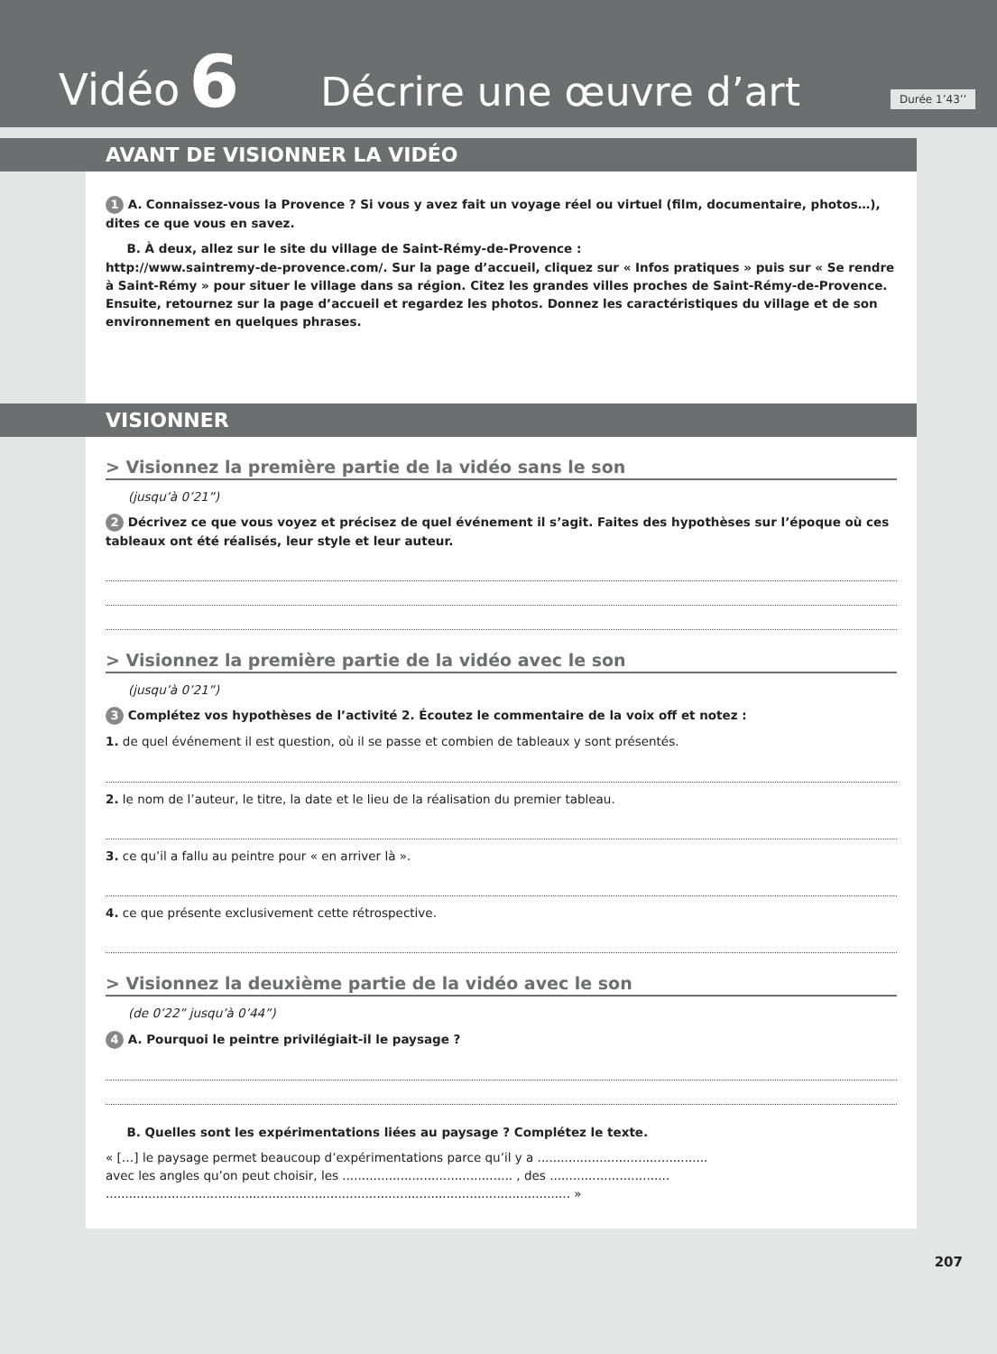Vidéo 6 Décrire une œuvre d’art Durée 1’43’’
AVANT DE VISIONNER LA VIDÉO
1 A. Connaissez-vous la Provence ? Si vous y avez fait un voyage réel ou virtuel (film, documentaire, photos…), dites ce que vous en savez.
B. À deux, allez sur le site du village de Saint-Rémy-de-Provence :
http://www.saintremy-de-provence.com/. Sur la page d’accueil, cliquez sur « Infos pratiques » puis sur « Se rendre à Saint-Rémy » pour situer le village dans sa région. Citez les grandes villes proches de Saint-Rémy-de-Provence. Ensuite, retournez sur la page d’accueil et regardez les photos. Donnez les caractéristiques du village et de son environnement en quelques phrases.
VISIONNER
> Visionnez la première partie de la vidéo sans le son
(jusqu’à 0’21”)
2 Décrivez ce que vous voyez et précisez de quel événement il s’agit. Faites des hypothèses sur l’époque où ces tableaux ont été réalisés, leur style et leur auteur.
> Visionnez la première partie de la vidéo avec le son
(jusqu’à 0’21”)
3 Complétez vos hypothèses de l’activité 2. Écoutez le commentaire de la voix off et notez :
1. de quel événement il est question, où il se passe et combien de tableaux y sont présentés.
2. le nom de l’auteur, le titre, la date et le lieu de la réalisation du premier tableau.
3. ce qu’il a fallu au peintre pour « en arriver là ».
4. ce que présente exclusivement cette rétrospective.
> Visionnez la deuxième partie de la vidéo avec le son
(de 0’22” jusqu’à 0’44”)
4 A. Pourquoi le peintre privilégiait-il le paysage ?
B. Quelles sont les expérimentations liées au paysage ? Complétez le texte.
« […] le paysage permet beaucoup d’expérimentations parce qu’il y a ............................................
avec les angles qu’on peut choisir, les ............................................ , des ...............................
........................................................................................................................ »
207